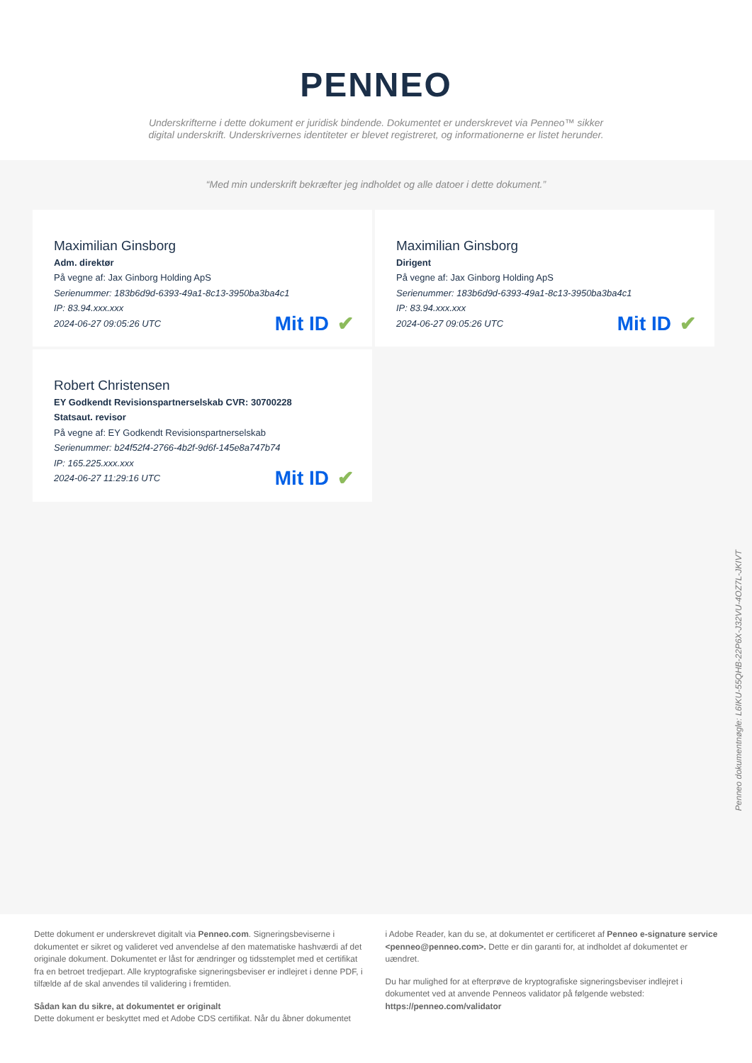PENNEO
Underskrifterne i dette dokument er juridisk bindende. Dokumentet er underskrevet via Penneo™ sikker digital underskrift. Underskrivernes identiteter er blevet registreret, og informationerne er listet herunder.
“Med min underskrift bekræfter jeg indholdet og alle datoer i dette dokument.”
Maximilian Ginsborg
Adm. direktør
På vegne af: Jax Ginborg Holding ApS
Serienummer: 183b6d9d-6393-49a1-8c13-3950ba3ba4c1
IP: 83.94.xxx.xxx
2024-06-27 09:05:26 UTC
Mit ID ✔
Maximilian Ginsborg
Dirigent
På vegne af: Jax Ginborg Holding ApS
Serienummer: 183b6d9d-6393-49a1-8c13-3950ba3ba4c1
IP: 83.94.xxx.xxx
2024-06-27 09:05:26 UTC
Mit ID ✔
Robert Christensen
EY Godkendt Revisionspartnerselskab CVR: 30700228
Statsaut. revisor
På vegne af: EY Godkendt Revisionspartnerselskab
Serienummer: b24f52f4-2766-4b2f-9d6f-145e8a747b74
IP: 165.225.xxx.xxx
2024-06-27 11:29:16 UTC
Mit ID ✔
Penneo dokumentnøgle: L6IKU-55QHB-22P6X-J32VU-4OZ7L-JKIVT
Dette dokument er underskrevet digitalt via Penneo.com. Signeringsbeviserne i dokumentet er sikret og valideret ved anvendelse af den matematiske hashværdi af det originale dokument. Dokumentet er låst for ændringer og tidsstemplet med et certifikat fra en betroet tredjepart. Alle kryptografiske signeringsbeviser er indlejret i denne PDF, i tilfælde af de skal anvendes til validering i fremtiden.
Sådan kan du sikre, at dokumentet er originalt
Dette dokument er beskyttet med et Adobe CDS certifikat. Når du åbner dokumentet
i Adobe Reader, kan du se, at dokumentet er certificeret af Penneo e-signature service <penneo@penneo.com>. Dette er din garanti for, at indholdet af dokumentet er uændret.
Du har mulighed for at efterprøve de kryptografiske signeringsbeviser indlejret i dokumentet ved at anvende Penneos validator på følgende websted: https://penneo.com/validator